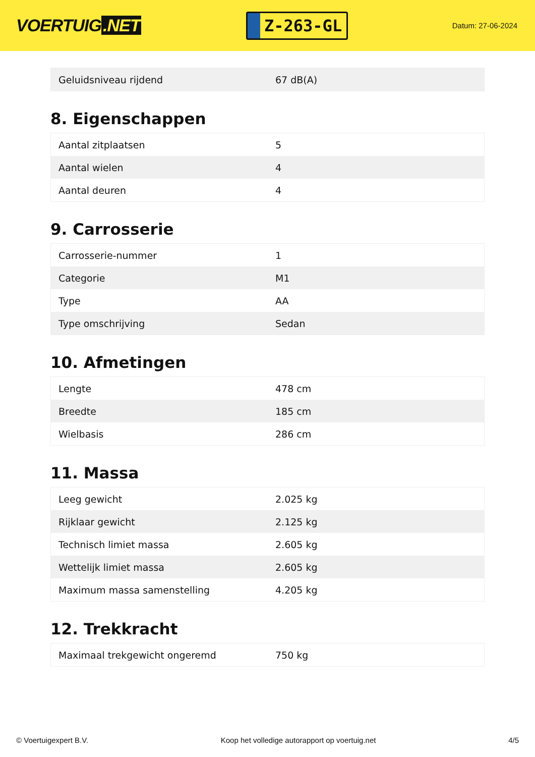VOERTUIG.NET
Z-263-GL
Datum: 27-06-2024
| Geluidsniveau rijdend | 67 dB(A) |
8. Eigenschappen
| Aantal zitplaatsen | 5 |
| Aantal wielen | 4 |
| Aantal deuren | 4 |
9. Carrosserie
| Carrosserie-nummer | 1 |
| Categorie | M1 |
| Type | AA |
| Type omschrijving | Sedan |
10. Afmetingen
| Lengte | 478 cm |
| Breedte | 185 cm |
| Wielbasis | 286 cm |
11. Massa
| Leeg gewicht | 2.025 kg |
| Rijklaar gewicht | 2.125 kg |
| Technisch limiet massa | 2.605 kg |
| Wettelijk limiet massa | 2.605 kg |
| Maximum massa samenstelling | 4.205 kg |
12. Trekkracht
| Maximaal trekgewicht ongeremd | 750 kg |
© Voertuigexpert B.V. Koop het volledige autorapport op voertuig.net 4/5